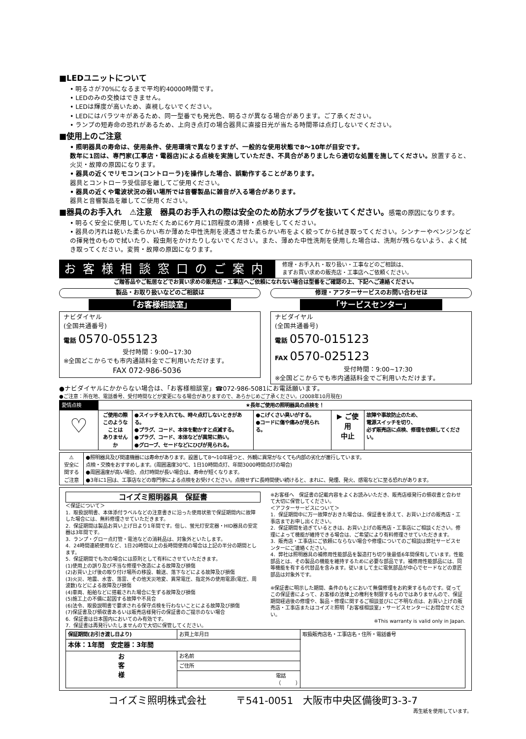■LEDユニットについて
• 明るさが70%になるまで平均約40000時間です。
• LEDのみの交換はできません。
• LEDは輝度が高いため、直視しないでください。
• LEDにはバラツキがあるため、同一型番でも発光色、明るさが異なる場合があります。ご了承ください。
• ランプの短寿命の恐れがあるため、上向き点灯の場合器具に直接日光が当たる時間帯は点灯しないでください。
■使用上のご注意
• 照明器具の寿命は、使用条件、使用環境で異なりますが、一般的な使用状態で8～10年が目安です。
数年に1回は、専門家(工事店・電器店)による点検を実施していただき、不具合がありましたら適切な処置を施してください。放置すると、火災・故障の原因になります。
• 器具の近くでリモコン(コントローラ)を操作した場合、誤動作することがあります。
器具とコントローラ受信部を離してご使用ください。
• 器具の近くや電波状況の弱い場所では音響製品に雑音が入る場合があります。
器具と音響製品を離してご使用ください。
■器具のお手入れ　⚠注意　器具のお手入れの際は安全のため防水プラグを抜いてください。感電の原因になります。
• 明るく安全に使用していただくために6ケ月に1回程度の清掃・点検をしてください。
• 器具の汚れは乾いた柔らかい布か薄めた中性洗剤を浸透させた柔らかい布をよく絞ってから拭き取ってください。シンナーやベンジンなどの揮発性のもので拭いたり、殺虫剤をかけたりしないでください。また、薄めた中性洗剤を使用した場合は、洗剤が残らないよう、よく拭き取ってください。変質・故障の原因になります。
お客様相談窓口のご案内
修理・お手入れ・取り扱い・工事などのご相談は、
まずお買い求めの販売店・工事店へご依頼ください。
ご贈答品やご転居などでお買い求めの販売店・工事店へご依頼になれない場合は型番をご確認の上、下記へご連絡ください。
製品・お取り扱いなどのご相談は
「お客様相談室」
ナビダイヤル
(全国共通番号)
電話 0570-055123
受付時間：9:00~17:30
※全国どこからでも市内通話料金でご利用いただけます。
FAX 072-986-5036
修理・アフターサービスのお問い合わせは
「サービスセンター」
ナビダイヤル
(全国共通番号)
電話 0570-015123
FAX 0570-025123
受付時間：9:00~17:30
※全国どこからでも市内通話料金でご利用いただけます。
●ナビダイヤルにかからない場合は、「お客様相談室」☎072-986-5081にお電話願います。
●ご注意：所在地、電話番号、受付時間などが変更になる場合がありますので、あらかじめご了承ください。(2008年10月現在)
| 愛情点検 | ★長年ご使用の照明器具の点検を！ | | | | |
| ♡ | ご使用の際 このような ことは ありませんか | ●スイッチを入れても、時々点灯しないときがある。 ●プラグ、コード、本体を動かすと点滅する。 ●プラグ、コード、本体などが異常に熱い。 ●グローブ、セードなどにひびが見られる。 | ●こげくさい臭いがする。 ●コードに傷や痛みが見られる。 | ▶ ご使用 中止 | 故障や事故防止のため、 電源スイッチを切り、 必ず販売店に点検、修理を依頼してください。 |
| ⚠ 安全に 関する ご注意 | ●照明器具及び関連機器には寿命があります。設置して8～10年経つと、外観に異常がなくても内部の劣化が進行しています。 点検・交換をおすすめします。(周囲温度30℃、1日10時間点灯、年間3000時間点灯の場合) ●周囲温度が高い場合、点灯時間が長い場合は、寿命が短くなります。 ●3年に1回は、工事店などの専門家による点検をお受けください。点検せずに長時間使い続けると、まれに、発煙、発火、感電などに至る恐れがあります。 |
コイズミ照明器具　保証書
＜保証について＞
1．取扱説明書、本体添付ラベルなどの注意書きに沿った使用状態で保証期間内に故障した場合には、無料修理させていただきます。
2．保証期間は製品お買い上げ日より1年間です。但し、蛍光灯安定器・HID器具の安定器は3年間です。
3．ランプ・グロー点灯管・電池などの消耗品は、対象外といたします。
4．24時間連続使用など、1日20時間以上の長時間使用の場合は上記の半分の期間とします。
5．保証期間でも次の場合には原則として有料にさせていただきます。
(1)使用上の誤り及び不当な修理や改造による故障及び損傷
(2)お買い上げ後の取り付け場所の移設、輸送、落下などによる故障及び損傷
(3)火災、地震、水害、落雷、その他天災地変、異常電圧、指定外の使用電源(電圧、周波数)などによる故障及び損傷
(4)車両、船舶などに搭載された場合に生ずる故障及び損傷
(5)施工上の不備に起因する故障や不具合
(6)法令、取扱説明書で要求される保守点検を行わないことによる故障及び損傷
(7)保証書及び領収書あるいは販売店様発行の保証書のご提示のない場合
6．保証書は日本国内においてのみ有効です。
7．保証書は再発行いたしませんので大切に保管してください。
※お客様へ　保証書の記載内容をよくお読みいただき、販売店様発行の領収書と合わせて大切に保管してください。
＜アフターサービスについて＞
1．保証期間中に万一故障がおきた場合は、保証書を添えて、お買い上げの販売店・工事店までお申し出ください。
2．保証期間を過ぎているときは、お買い上げの販売店・工事店にご相談ください。修理によって機能が維持できる場合は、ご希望により有料修理させていただきます。
3．販売店・工事店にご依頼にならない場合や修理についてのご相談は弊社サービスセンターにご連絡ください。
4．弊社は照明器具の補修用性能部品を製造打ち切り後最低6年間保有しています。性能部品とは、その製品の機能を維持するために必要な部品です。補修用性能部品には、同等機能を有する代替品を含みます。従いまして主に電気部品が中心でセードなどの意匠部品は対象外です。
※保証書に明示した期間、条件のもとにおいて無償修理をお約束するものです。従ってこの保証書によって、お客様の法律上の権利を制限するものではありませんので、保証期間経過後の修理や、製品・修理に関するご相談並びにご不明な点は、お買い上げの販売店・工事店またはコイズミ照明「お客様相談室」・サービスセンターにお問合せください。
※This warranty is valid only in Japan.
| 保証期間(お引き渡し日より) | お買上年月日 | 取扱販売店名・工事店名・住所・電話番号 |
| 本体：1年間 安定器：3年間 | | |
| お 客 様 | お名前 | |
| | ご住所 | |
| | 電話 （ ） | |
コイズミ照明株式会社　　　〒541-0051　大阪市中央区備後町3-3-7
再生紙を使用しています。